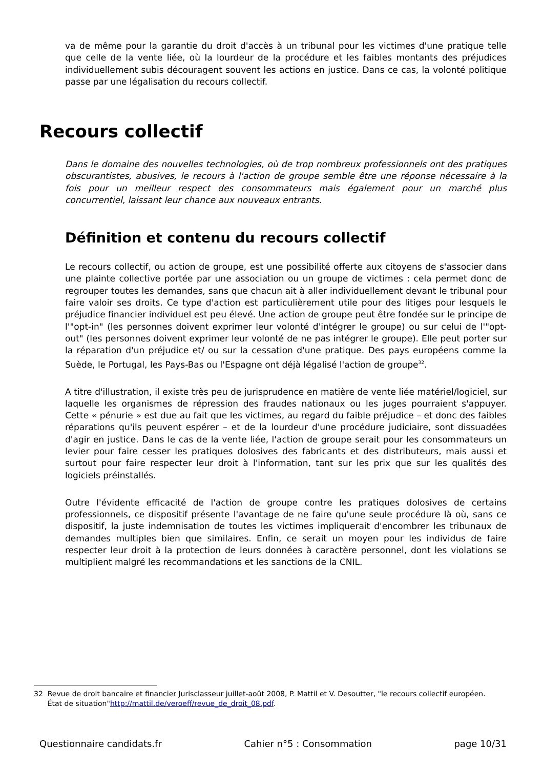va de même pour la garantie du droit d'accès à un tribunal pour les victimes d'une pratique telle que celle de la vente liée, où la lourdeur de la procédure et les faibles montants des préjudices individuellement subis découragent souvent les actions en justice. Dans ce cas, la volonté politique passe par une légalisation du recours collectif.
Recours collectif
Dans le domaine des nouvelles technologies, où de trop nombreux professionnels ont des pratiques obscurantistes, abusives, le recours à l'action de groupe semble être une réponse nécessaire à la fois pour un meilleur respect des consommateurs mais également pour un marché plus concurrentiel, laissant leur chance aux nouveaux entrants.
Définition et contenu du recours collectif
Le recours collectif, ou action de groupe, est une possibilité offerte aux citoyens de s'associer dans une plainte collective portée par une association ou un groupe de victimes : cela permet donc de regrouper toutes les demandes, sans que chacun ait à aller individuellement devant le tribunal pour faire valoir ses droits. Ce type d'action est particulièrement utile pour des litiges pour lesquels le préjudice financier individuel est peu élevé. Une action de groupe peut être fondée sur le principe de l'"opt-in" (les personnes doivent exprimer leur volonté d'intégrer le groupe) ou sur celui de l'"opt-out" (les personnes doivent exprimer leur volonté de ne pas intégrer le groupe). Elle peut porter sur la réparation d'un préjudice et/ ou sur la cessation d'une pratique. Des pays européens comme la Suède, le Portugal, les Pays-Bas ou l'Espagne ont déjà légalisé l'action de groupe<sup>32</sup>.
A titre d'illustration, il existe très peu de jurisprudence en matière de vente liée matériel/logiciel, sur laquelle les organismes de répression des fraudes nationaux ou les juges pourraient s'appuyer. Cette « pénurie » est due au fait que les victimes, au regard du faible préjudice – et donc des faibles réparations qu'ils peuvent espérer – et de la lourdeur d'une procédure judiciaire, sont dissuadées d'agir en justice. Dans le cas de la vente liée, l'action de groupe serait pour les consommateurs un levier pour faire cesser les pratiques dolosives des fabricants et des distributeurs, mais aussi et surtout pour faire respecter leur droit à l'information, tant sur les prix que sur les qualités des logiciels préinstallés.
Outre l'évidente efficacité de l'action de groupe contre les pratiques dolosives de certains professionnels, ce dispositif présente l'avantage de ne faire qu'une seule procédure là où, sans ce dispositif, la juste indemnisation de toutes les victimes impliquerait d'encombrer les tribunaux de demandes multiples bien que similaires. Enfin, ce serait un moyen pour les individus de faire respecter leur droit à la protection de leurs données à caractère personnel, dont les violations se multiplient malgré les recommandations et les sanctions de la CNIL.
32 Revue de droit bancaire et financier Jurisclasseur juillet-août 2008, P. Mattil et V. Desoutter, "le recours collectif européen.
État de situation"http://mattil.de/veroeff/revue_de_droit_08.pdf.
Questionnaire candidats.fr Cahier n°5 : Consommation page 10/31